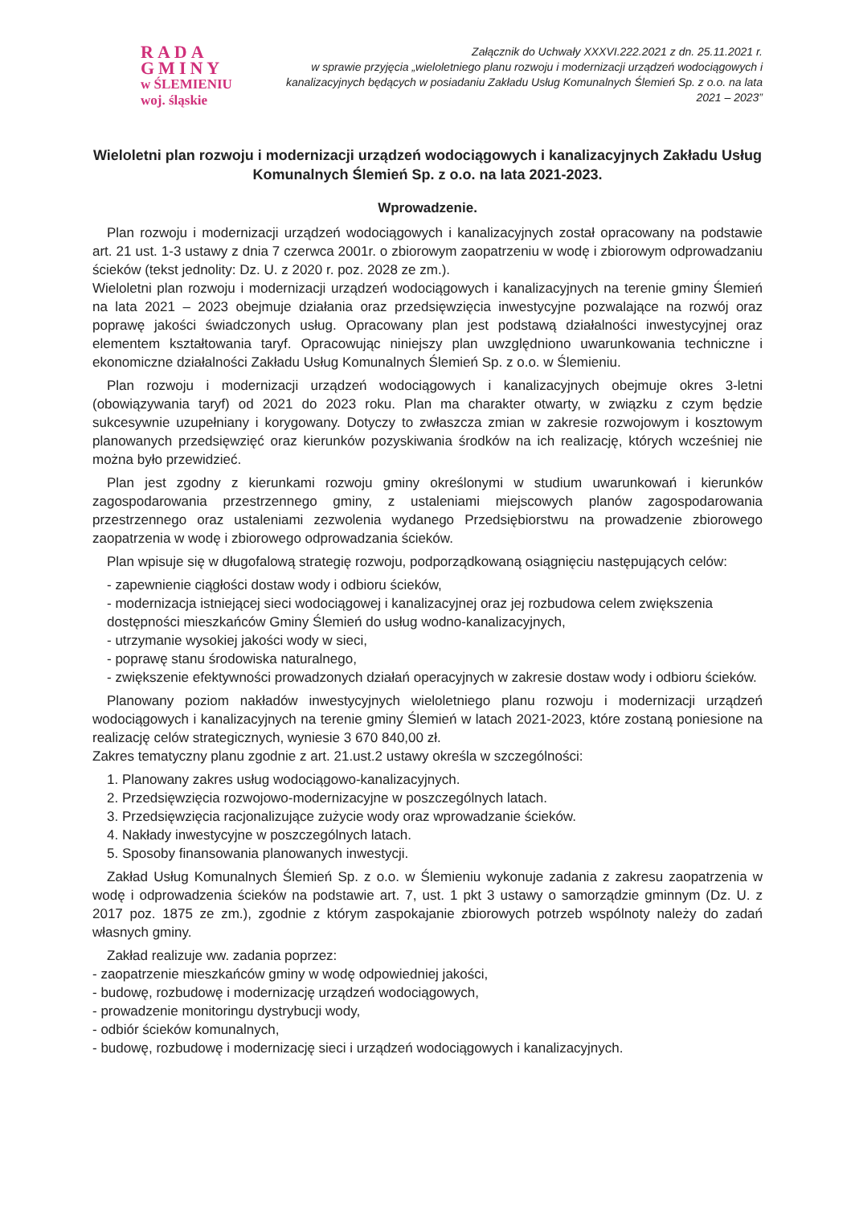RADA GMINY
w ŚLEMIENIU
woj. śląskie
Załącznik do Uchwały XXXVI.222.2021 z dn. 25.11.2021 r.
w sprawie przyjęcia „wieloletniego planu rozwoju i modernizacji urządzeń wodociągowych i kanalizacyjnych będących w posiadaniu Zakładu Usług Komunalnych Ślemień Sp. z o.o. na lata 2021 – 2023”
Wieloletni plan rozwoju i modernizacji urządzeń wodociągowych i kanalizacyjnych Zakładu Usług Komunalnych Ślemień Sp. z o.o. na lata 2021-2023.
Wprowadzenie.
Plan rozwoju i modernizacji urządzeń wodociągowych i kanalizacyjnych został opracowany na podstawie art. 21 ust. 1-3 ustawy z dnia 7 czerwca 2001r. o zbiorowym zaopatrzeniu w wodę i zbiorowym odprowadzaniu ścieków (tekst jednolity: Dz. U. z 2020 r. poz. 2028 ze zm.).
Wieloletni plan rozwoju i modernizacji urządzeń wodociągowych i kanalizacyjnych na terenie gminy Ślemień na lata 2021 – 2023 obejmuje działania oraz przedsięwzięcia inwestycyjne pozwalające na rozwój oraz poprawę jakości świadczonych usług. Opracowany plan jest podstawą działalności inwestycyjnej oraz elementem kształtowania taryf. Opracowując niniejszy plan uwzględniono uwarunkowania techniczne i ekonomiczne działalności Zakładu Usług Komunalnych Ślemień Sp. z o.o. w Ślemieniu.
Plan rozwoju i modernizacji urządzeń wodociągowych i kanalizacyjnych obejmuje okres 3-letni (obowiązywania taryf) od 2021 do 2023 roku. Plan ma charakter otwarty, w związku z czym będzie sukcesywnie uzupełniany i korygowany. Dotyczy to zwłaszcza zmian w zakresie rozwojowym i kosztowym planowanych przedsięwzięć oraz kierunków pozyskiwania środków na ich realizację, których wcześniej nie można było przewidzieć.
Plan jest zgodny z kierunkami rozwoju gminy określonymi w studium uwarunkowań i kierunków zagospodarowania przestrzennego gminy, z ustaleniami miejscowych planów zagospodarowania przestrzennego oraz ustaleniami zezwolenia wydanego Przedsiębiorstwu na prowadzenie zbiorowego zaopatrzenia w wodę i zbiorowego odprowadzania ścieków.
Plan wpisuje się w długofalową strategię rozwoju, podporządkowaną osiągnięciu następujących celów:
- zapewnienie ciągłości dostaw wody i odbioru ścieków,
- modernizacja istniejącej sieci wodociągowej i kanalizacyjnej oraz jej rozbudowa celem zwiększenia dostępności mieszkańców Gminy Ślemień do usług wodno-kanalizacyjnych,
- utrzymanie wysokiej jakości wody w sieci,
- poprawę stanu środowiska naturalnego,
- zwiększenie efektywności prowadzonych działań operacyjnych w zakresie dostaw wody i odbioru ścieków.
Planowany poziom nakładów inwestycyjnych wieloletniego planu rozwoju i modernizacji urządzeń wodociągowych i kanalizacyjnych na terenie gminy Ślemień w latach 2021-2023, które zostaną poniesione na realizację celów strategicznych, wyniesie 3 670 840,00 zł.
Zakres tematyczny planu zgodnie z art. 21.ust.2 ustawy określa w szczególności:
1. Planowany zakres usług wodociągowo-kanalizacyjnych.
2. Przedsięwzięcia rozwojowo-modernizacyjne w poszczególnych latach.
3. Przedsięwzięcia racjonalizujące zużycie wody oraz wprowadzanie ścieków.
4. Nakłady inwestycyjne w poszczególnych latach.
5. Sposoby finansowania planowanych inwestycji.
Zakład Usług Komunalnych Ślemień Sp. z o.o. w Ślemieniu wykonuje zadania z zakresu zaopatrzenia w wodę i odprowadzenia ścieków na podstawie art. 7, ust. 1 pkt 3 ustawy o samorządzie gminnym (Dz. U. z 2017 poz. 1875 ze zm.), zgodnie z którym zaspokajanie zbiorowych potrzeb wspólnoty należy do zadań własnych gminy.
Zakład realizuje ww. zadania poprzez:
- zaopatrzenie mieszkańców gminy w wodę odpowiedniej jakości,
- budowę, rozbudowę i modernizację urządzeń wodociągowych,
- prowadzenie monitoringu dystrybucji wody,
- odbiór ścieków komunalnych,
- budowę, rozbudowę i modernizację sieci i urządzeń wodociągowych i kanalizacyjnych.